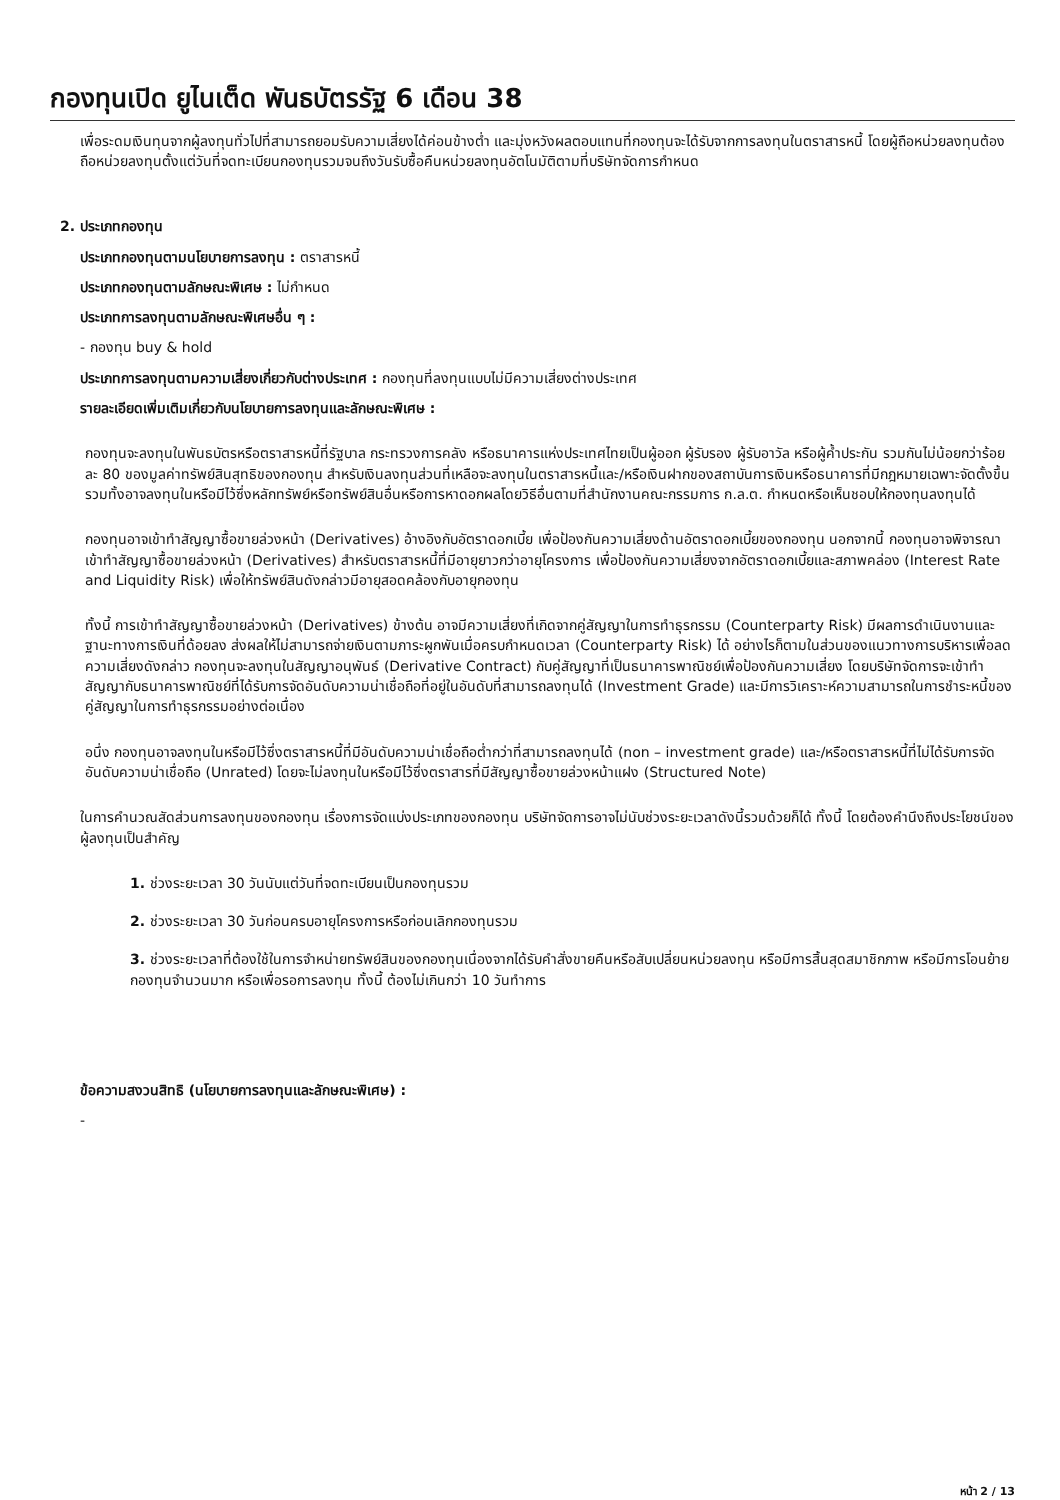กองทุนเปิด ยูไนเต็ด พันธบัตรรัฐ 6 เดือน 38
เพื่อระดมเงินทุนจากผู้ลงทุนทั่วไปที่สามารถยอมรับความเสี่ยงได้ค่อนข้างต่ำ และมุ่งหวังผลตอบแทนที่กองทุนจะได้รับจากการลงทุนในตราสารหนี้ โดยผู้ถือหน่วยลงทุนต้องถือหน่วยลงทุนตั้งแต่วันที่จดทะเบียนกองทุนรวมจนถึงวันรับซื้อคืนหน่วยลงทุนอัตโนมัติตามที่บริษัทจัดการกำหนด
2. ประเภทกองทุน
ประเภทกองทุนตามนโยบายการลงทุน : ตราสารหนี้
ประเภทกองทุนตามลักษณะพิเศษ : ไม่กำหนด
ประเภทการลงทุนตามลักษณะพิเศษอื่น ๆ :
- กองทุน buy & hold
ประเภทการลงทุนตามความเสี่ยงเกี่ยวกับต่างประเทศ : กองทุนที่ลงทุนแบบไม่มีความเสี่ยงต่างประเทศ
รายละเอียดเพิ่มเติมเกี่ยวกับนโยบายการลงทุนและลักษณะพิเศษ :
กองทุนจะลงทุนในพันธบัตรหรือตราสารหนี้ที่รัฐบาล กระทรวงการคลัง หรือธนาคารแห่งประเทศไทยเป็นผู้ออก ผู้รับรอง ผู้รับอาวัล หรือผู้ค้ำประกัน รวมกันไม่น้อยกว่าร้อยละ 80 ของมูลค่าทรัพย์สินสุทธิของกองทุน สำหรับเงินลงทุนส่วนที่เหลือจะลงทุนในตราสารหนี้และ/หรือเงินฝากของสถาบันการเงินหรือธนาคารที่มีกฎหมายเฉพาะจัดตั้งขึ้น รวมทั้งอาจลงทุนในหรือมีไว้ซึ่งหลักทรัพย์หรือทรัพย์สินอื่นหรือการหาดอกผลโดยวิธีอื่นตามที่สำนักงานคณะกรรมการ ก.ล.ต. กำหนดหรือเห็นชอบให้กองทุนลงทุนได้
กองทุนอาจเข้าทำสัญญาซื้อขายล่วงหน้า (Derivatives) อ้างอิงกับอัตราดอกเบี้ย เพื่อป้องกันความเสี่ยงด้านอัตราดอกเบี้ยของกองทุน นอกจากนี้ กองทุนอาจพิจารณาเข้าทำสัญญาซื้อขายล่วงหน้า (Derivatives) สำหรับตราสารหนี้ที่มีอายุยาวกว่าอายุโครงการ เพื่อป้องกันความเสี่ยงจากอัตราดอกเบี้ยและสภาพคล่อง (Interest Rate and Liquidity Risk) เพื่อให้ทรัพย์สินดังกล่าวมีอายุสอดคล้องกับอายุกองทุน
ทั้งนี้ การเข้าทำสัญญาซื้อขายล่วงหน้า (Derivatives) ข้างต้น อาจมีความเสี่ยงที่เกิดจากคู่สัญญาในการทำธุรกรรม (Counterparty Risk) มีผลการดำเนินงานและฐานะทางการเงินที่ด้อยลง ส่งผลให้ไม่สามารถจ่ายเงินตามภาระผูกพันเมื่อครบกำหนดเวลา (Counterparty Risk) ได้ อย่างไรก็ตามในส่วนของแนวทางการบริหารเพื่อลดความเสี่ยงดังกล่าว กองทุนจะลงทุนในสัญญาอนุพันธ์ (Derivative Contract) กับคู่สัญญาที่เป็นธนาคารพาณิชย์เพื่อป้องกันความเสี่ยง โดยบริษัทจัดการจะเข้าทำสัญญากับธนาคารพาณิชย์ที่ได้รับการจัดอันดับความน่าเชื่อถือที่อยู่ในอันดับที่สามารถลงทุนได้ (Investment Grade) และมีการวิเคราะห์ความสามารถในการชำระหนี้ของคู่สัญญาในการทำธุรกรรมอย่างต่อเนื่อง
อนึ่ง กองทุนอาจลงทุนในหรือมีไว้ซึ่งตราสารหนี้ที่มีอันดับความน่าเชื่อถือต่ำกว่าที่สามารถลงทุนได้ (non – investment grade) และ/หรือตราสารหนี้ที่ไม่ได้รับการจัดอันดับความน่าเชื่อถือ (Unrated) โดยจะไม่ลงทุนในหรือมีไว้ซึ่งตราสารที่มีสัญญาซื้อขายล่วงหน้าแฝง (Structured Note)
ในการคำนวณสัดส่วนการลงทุนของกองทุน เรื่องการจัดแบ่งประเภทของกองทุน บริษัทจัดการอาจไม่นับช่วงระยะเวลาดังนี้รวมด้วยก็ได้ ทั้งนี้ โดยต้องคำนึงถึงประโยชน์ของผู้ลงทุนเป็นสำคัญ
1. ช่วงระยะเวลา 30 วันนับแต่วันที่จดทะเบียนเป็นกองทุนรวม
2. ช่วงระยะเวลา 30 วันก่อนครบอายุโครงการหรือก่อนเลิกกองทุนรวม
3. ช่วงระยะเวลาที่ต้องใช้ในการจำหน่ายทรัพย์สินของกองทุนเนื่องจากได้รับคำสั่งขายคืนหรือสับเปลี่ยนหน่วยลงทุน หรือมีการสิ้นสุดสมาชิกภาพ หรือมีการโอนย้ายกองทุนจำนวนมาก หรือเพื่อรอการลงทุน ทั้งนี้ ต้องไม่เกินกว่า 10 วันทำการ
ข้อความสงวนสิทธิ (นโยบายการลงทุนและลักษณะพิเศษ) :
-
หน้า 2 / 13